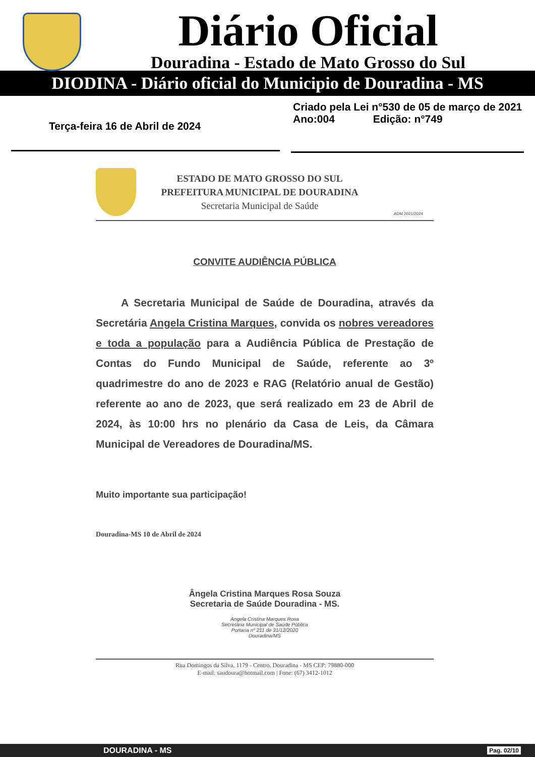Diário Oficial
Douradina - Estado de Mato Grosso do Sul
DIODINA - Diário oficial do Municipio de Douradina - MS
Terça-feira 16 de Abril de 2024
Criado pela Lei n°530 de 05 de março de 2021
Ano:004 Edição: n°749
ESTADO DE MATO GROSSO DO SUL
PREFEITURA MUNICIPAL DE DOURADINA
Secretaria Municipal de Saúde
ADM 2021/2024
CONVITE AUDIÊNCIA PÚBLICA
A Secretaria Municipal de Saúde de Douradina, através da Secretária Angela Cristina Marques, convida os nobres vereadores e toda a população para a Audiência Pública de Prestação de Contas do Fundo Municipal de Saúde, referente ao 3º quadrimestre do ano de 2023 e RAG (Relatório anual de Gestão) referente ao ano de 2023, que será realizado em 23 de Abril de 2024, às 10:00 hrs no plenário da Casa de Leis, da Câmara Municipal de Vereadores de Douradina/MS.
Muito importante sua participação!
Douradina-MS 10 de Abril de 2024
Ângela Cristina Marques Rosa Souza
Secretaria de Saúde Douradina - MS.
Angela Cristina Marques Rosa
Secretária Municipal de Saúde Pública
Portaria nº 211 de 31/12/2020
Douradina/MS
Rua Domingos da Silva, 1179 - Centro, Douradina - MS CEP: 79880-000
E-mail: saudoura@hotmail.com | Fone: (67) 3412-1012
DOURADINA - MS Pag. 02/10